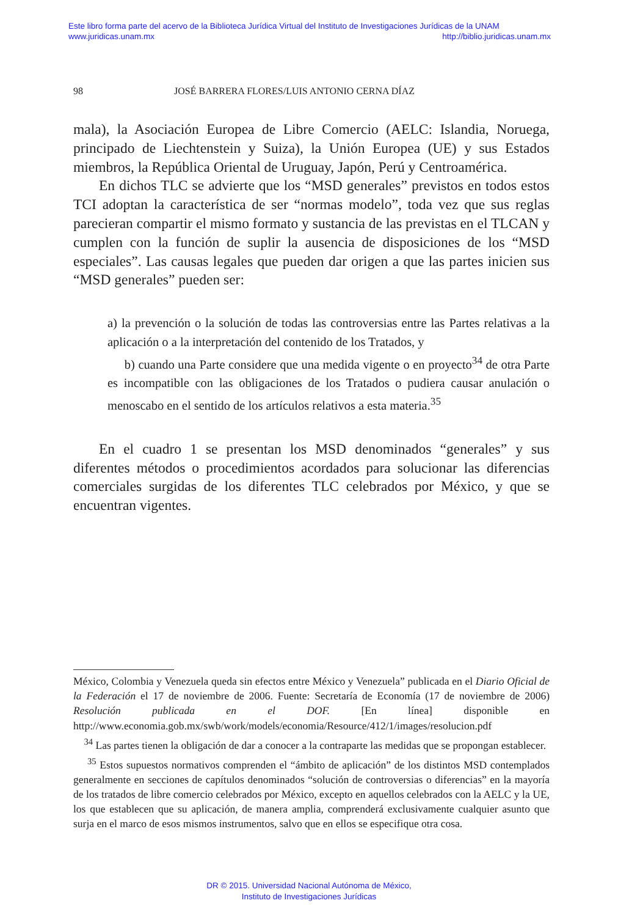Este libro forma parte del acervo de la Biblioteca Jurídica Virtual del Instituto de Investigaciones Jurídicas de la UNAM
www.juridicas.unam.mx http://biblio.juridicas.unam.mx
98 JOSÉ BARRERA FLORES/LUIS ANTONIO CERNA DÍAZ
mala), la Asociación Europea de Libre Comercio (AELC: Islandia, Noruega, principado de Liechtenstein y Suiza), la Unión Europea (UE) y sus Estados miembros, la República Oriental de Uruguay, Japón, Perú y Centroamérica.
En dichos TLC se advierte que los “MSD generales” previstos en todos estos TCI adoptan la característica de ser “normas modelo”, toda vez que sus reglas parecieran compartir el mismo formato y sustancia de las previstas en el TLCAN y cumplen con la función de suplir la ausencia de disposiciones de los “MSD especiales”. Las causas legales que pueden dar origen a que las partes inicien sus “MSD generales” pueden ser:
a) la prevención o la solución de todas las controversias entre las Partes relativas a la aplicación o a la interpretación del contenido de los Tratados, y
b) cuando una Parte considere que una medida vigente o en proyecto<sup>34</sup> de otra Parte es incompatible con las obligaciones de los Tratados o pudiera causar anulación o menoscabo en el sentido de los artículos relativos a esta materia.<sup>35</sup>
En el cuadro 1 se presentan los MSD denominados “generales” y sus diferentes métodos o procedimientos acordados para solucionar las diferencias comerciales surgidas de los diferentes TLC celebrados por México, y que se encuentran vigentes.
México, Colombia y Venezuela queda sin efectos entre México y Venezuela” publicada en el Diario Oficial de la Federación el 17 de noviembre de 2006. Fuente: Secretaría de Economía (17 de noviembre de 2006) Resolución publicada en el DOF. [En línea] disponible en http://www.economia.gob.mx/swb/work/models/economia/Resource/412/1/images/resolucion.pdf
<sup>34</sup> Las partes tienen la obligación de dar a conocer a la contraparte las medidas que se propongan establecer.
<sup>35</sup> Estos supuestos normativos comprenden el “ámbito de aplicación” de los distintos MSD contemplados generalmente en secciones de capítulos denominados “solución de controversias o diferencias” en la mayoría de los tratados de libre comercio celebrados por México, excepto en aquellos celebrados con la AELC y la UE, los que establecen que su aplicación, de manera amplia, comprenderá exclusivamente cualquier asunto que surja en el marco de esos mismos instrumentos, salvo que en ellos se especifique otra cosa.
DR © 2015. Universidad Nacional Autónoma de México,
Instituto de Investigaciones Jurídicas